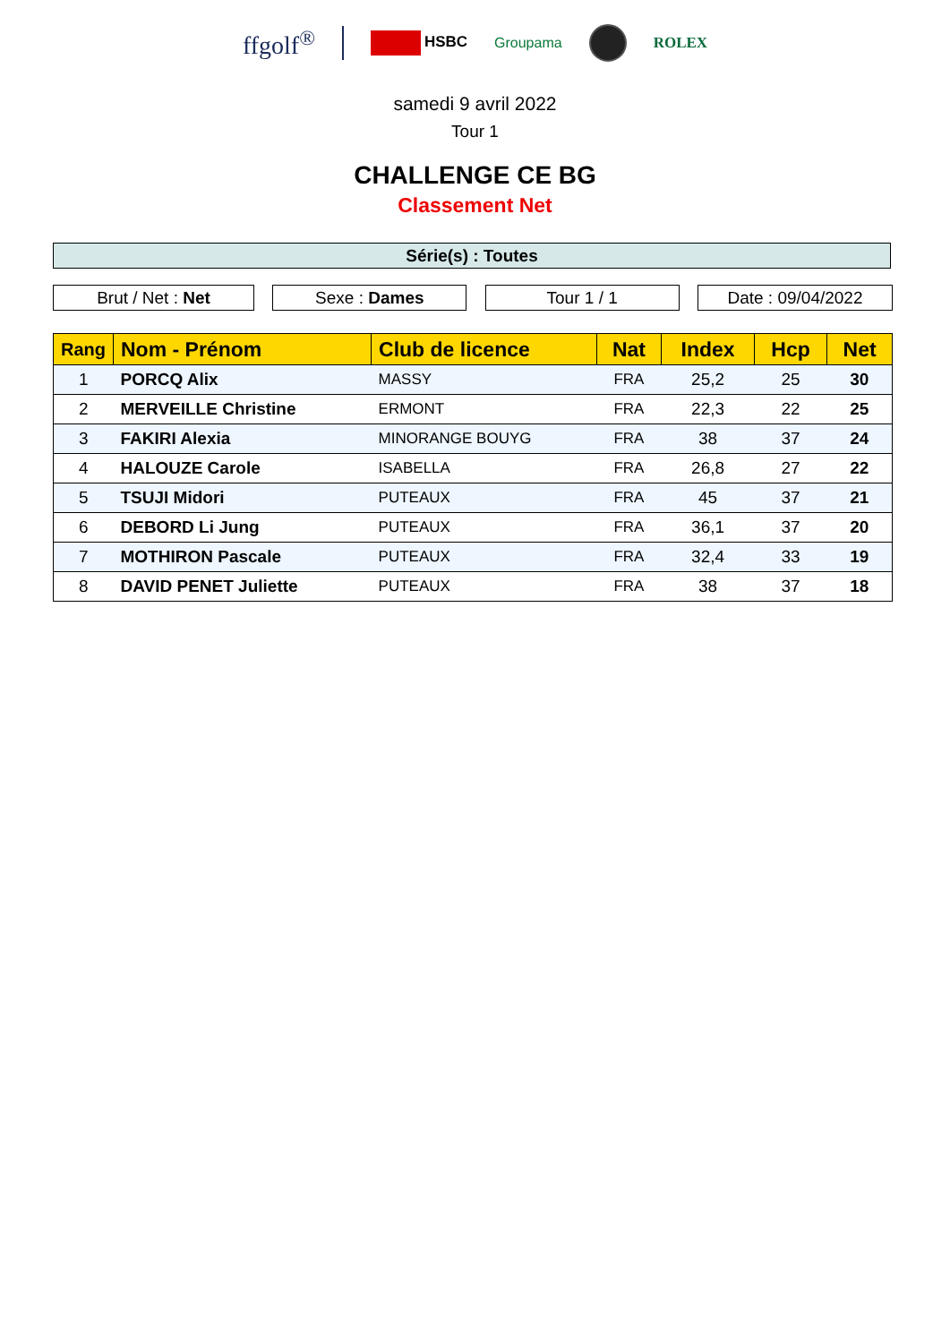ffgolf<sup>®</sup>
HSBC Groupama ROLEX
samedi 9 avril 2022
Tour 1
CHALLENGE CE BG
Classement Net
Série(s) : Toutes
Brut / Net : Net Sexe : Dames Tour 1 / 1 Date : 09/04/2022
| Rang | Nom - Prénom | Club de licence | Nat | Index | Hcp | Net |
| --- | --- | --- | --- | --- | --- | --- |
| 1 | PORCQ Alix | MASSY | FRA | 25,2 | 25 | 30 |
| 2 | MERVEILLE Christine | ERMONT | FRA | 22,3 | 22 | 25 |
| 3 | FAKIRI Alexia | MINORANGE BOUYG | FRA | 38 | 37 | 24 |
| 4 | HALOUZE Carole | ISABELLA | FRA | 26,8 | 27 | 22 |
| 5 | TSUJI Midori | PUTEAUX | FRA | 45 | 37 | 21 |
| 6 | DEBORD Li Jung | PUTEAUX | FRA | 36,1 | 37 | 20 |
| 7 | MOTHIRON Pascale | PUTEAUX | FRA | 32,4 | 33 | 19 |
| 8 | DAVID PENET Juliette | PUTEAUX | FRA | 38 | 37 | 18 |